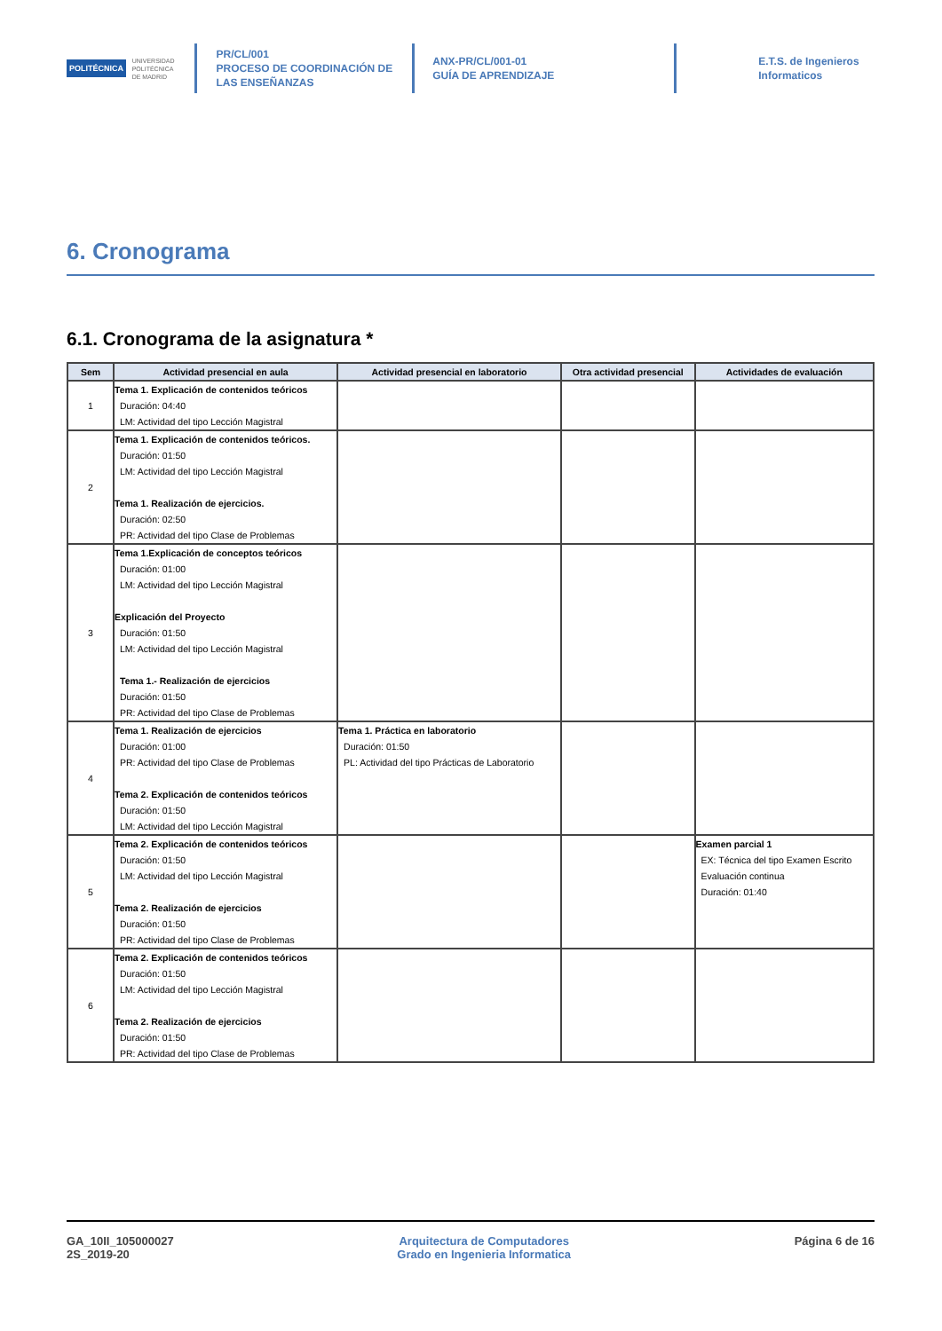POLITÉCNICA UNIVERSIDAD
POLITÉCNICA
DE MADRID
PR/CL/001
PROCESO DE COORDINACIÓN DE
LAS ENSEÑANZAS
ANX-PR/CL/001-01
GUÍA DE APRENDIZAJE
E.T.S. de Ingenieros
Informaticos
6. Cronograma
6.1. Cronograma de la asignatura *
| Sem | Actividad presencial en aula | Actividad presencial en laboratorio | Otra actividad presencial | Actividades de evaluación |
| --- | --- | --- | --- | --- |
| 1 | Tema 1. Explicación de contenidos teóricos Duración: 04:40 LM: Actividad del tipo Lección Magistral | | | |
| 2 | Tema 1. Explicación de contenidos teóricos. Duración: 01:50 LM: Actividad del tipo Lección Magistral Tema 1. Realización de ejercicios. Duración: 02:50 PR: Actividad del tipo Clase de Problemas | | | |
| 3 | Tema 1.Explicación de conceptos teóricos Duración: 01:00 LM: Actividad del tipo Lección Magistral Explicación del Proyecto Duración: 01:50 LM: Actividad del tipo Lección Magistral Tema 1.- Realización de ejercicios Duración: 01:50 PR: Actividad del tipo Clase de Problemas | | | |
| 4 | Tema 1. Realización de ejercicios Duración: 01:00 PR: Actividad del tipo Clase de Problemas Tema 2. Explicación de contenidos teóricos Duración: 01:50 LM: Actividad del tipo Lección Magistral | Tema 1. Práctica en laboratorio Duración: 01:50 PL: Actividad del tipo Prácticas de Laboratorio | | |
| 5 | Tema 2. Explicación de contenidos teóricos Duración: 01:50 LM: Actividad del tipo Lección Magistral Tema 2. Realización de ejercicios Duración: 01:50 PR: Actividad del tipo Clase de Problemas | | | Examen parcial 1 EX: Técnica del tipo Examen Escrito Evaluación continua Duración: 01:40 |
| 6 | Tema 2. Explicación de contenidos teóricos Duración: 01:50 LM: Actividad del tipo Lección Magistral Tema 2. Realización de ejercicios Duración: 01:50 PR: Actividad del tipo Clase de Problemas | | | |
GA_10II_105000027
2S_2019-20
Arquitectura de Computadores
Grado en Ingenieria Informatica
Página 6 de 16